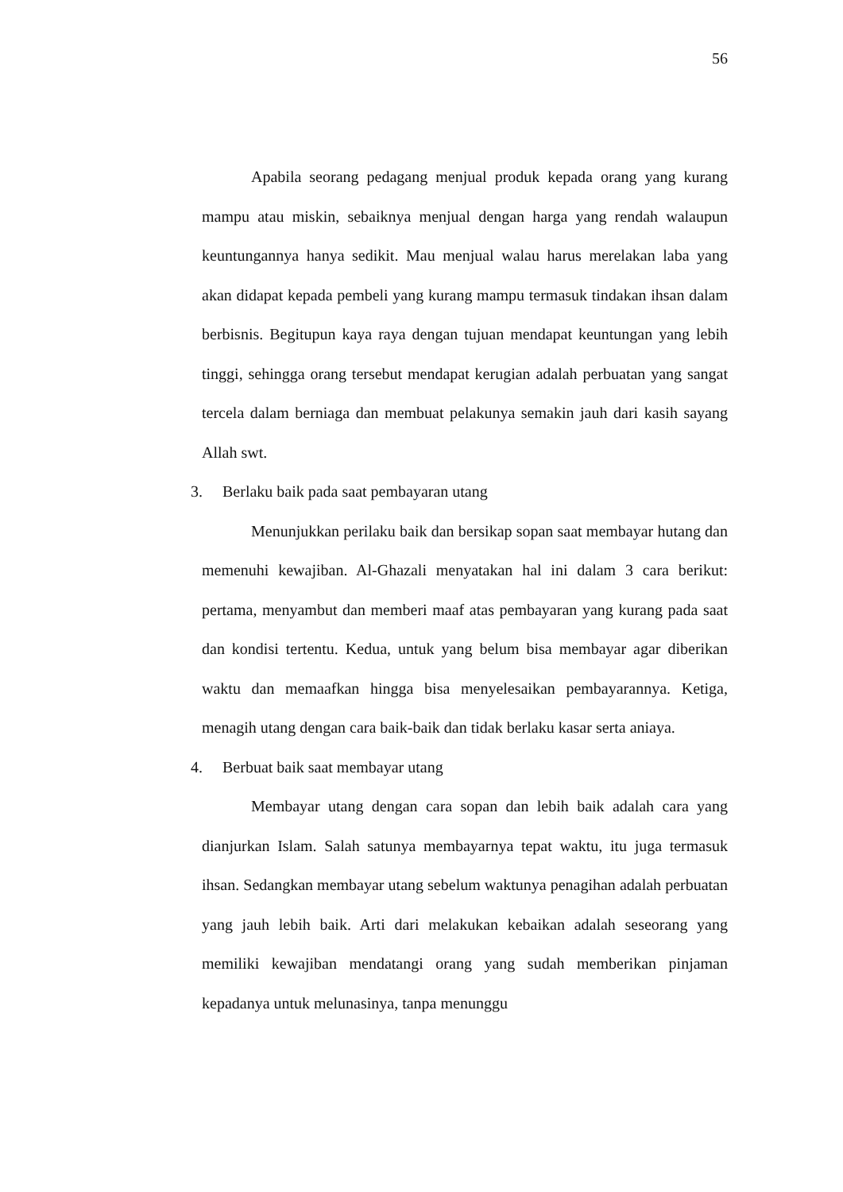56
Apabila seorang pedagang menjual produk kepada orang yang kurang mampu atau miskin, sebaiknya menjual dengan harga yang rendah walaupun keuntungannya hanya sedikit. Mau menjual walau harus merelakan laba yang akan didapat kepada pembeli yang kurang mampu termasuk tindakan ihsan dalam berbisnis. Begitupun kaya raya dengan tujuan mendapat keuntungan yang lebih tinggi, sehingga orang tersebut mendapat kerugian adalah perbuatan yang sangat tercela dalam berniaga dan membuat pelakunya semakin jauh dari kasih sayang Allah swt.
3. Berlaku baik pada saat pembayaran utang
Menunjukkan perilaku baik dan bersikap sopan saat membayar hutang dan memenuhi kewajiban. Al-Ghazali menyatakan hal ini dalam 3 cara berikut: pertama, menyambut dan memberi maaf atas pembayaran yang kurang pada saat dan kondisi tertentu. Kedua, untuk yang belum bisa membayar agar diberikan waktu dan memaafkan hingga bisa menyelesaikan pembayarannya. Ketiga, menagih utang dengan cara baik-baik dan tidak berlaku kasar serta aniaya.
4. Berbuat baik saat membayar utang
Membayar utang dengan cara sopan dan lebih baik adalah cara yang dianjurkan Islam. Salah satunya membayarnya tepat waktu, itu juga termasuk ihsan. Sedangkan membayar utang sebelum waktunya penagihan adalah perbuatan yang jauh lebih baik. Arti dari melakukan kebaikan adalah seseorang yang memiliki kewajiban mendatangi orang yang sudah memberikan pinjaman kepadanya untuk melunasinya, tanpa menunggu